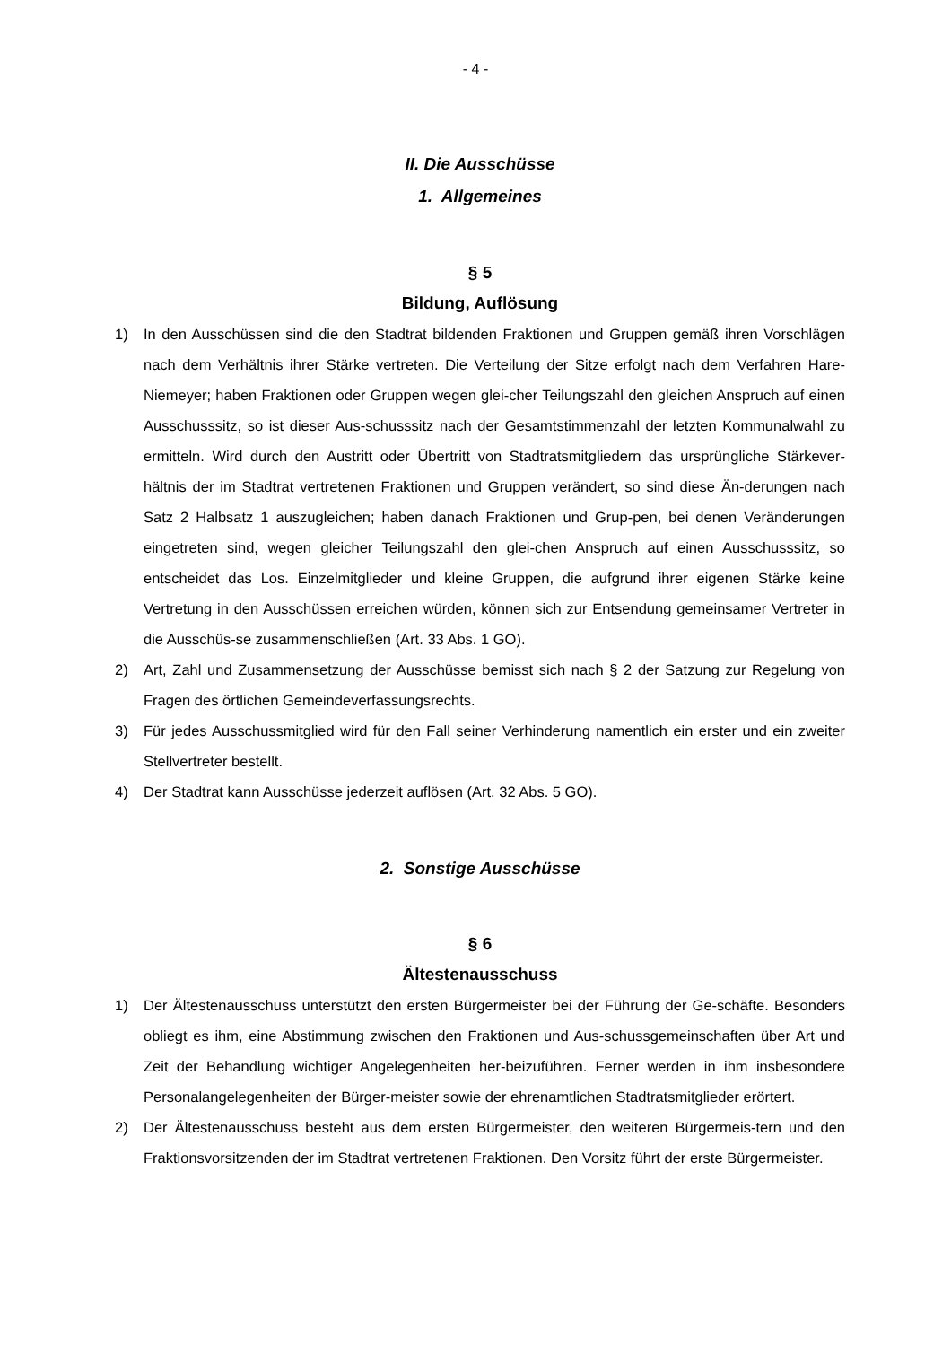- 4 -
II. Die Ausschüsse
1. Allgemeines
§ 5
Bildung, Auflösung
1) In den Ausschüssen sind die den Stadtrat bildenden Fraktionen und Gruppen gemäß ihren Vorschlägen nach dem Verhältnis ihrer Stärke vertreten. Die Verteilung der Sitze erfolgt nach dem Verfahren Hare-Niemeyer; haben Fraktionen oder Gruppen wegen glei-cher Teilungszahl den gleichen Anspruch auf einen Ausschusssitz, so ist dieser Aus-schusssitz nach der Gesamtstimmenzahl der letzten Kommunalwahl zu ermitteln. Wird durch den Austritt oder Übertritt von Stadtratsmitgliedern das ursprüngliche Stärkever-hältnis der im Stadtrat vertretenen Fraktionen und Gruppen verändert, so sind diese Än-derungen nach Satz 2 Halbsatz 1 auszugleichen; haben danach Fraktionen und Grup-pen, bei denen Veränderungen eingetreten sind, wegen gleicher Teilungszahl den glei-chen Anspruch auf einen Ausschusssitz, so entscheidet das Los. Einzelmitglieder und kleine Gruppen, die aufgrund ihrer eigenen Stärke keine Vertretung in den Ausschüssen erreichen würden, können sich zur Entsendung gemeinsamer Vertreter in die Ausschüs-se zusammenschließen (Art. 33 Abs. 1 GO).
2) Art, Zahl und Zusammensetzung der Ausschüsse bemisst sich nach § 2 der Satzung zur Regelung von Fragen des örtlichen Gemeindeverfassungsrechts.
3) Für jedes Ausschussmitglied wird für den Fall seiner Verhinderung namentlich ein erster und ein zweiter Stellvertreter bestellt.
4) Der Stadtrat kann Ausschüsse jederzeit auflösen (Art. 32 Abs. 5 GO).
2. Sonstige Ausschüsse
§ 6
Ältestenausschuss
1) Der Ältestenausschuss unterstützt den ersten Bürgermeister bei der Führung der Ge-schäfte. Besonders obliegt es ihm, eine Abstimmung zwischen den Fraktionen und Aus-schussgemeinschaften über Art und Zeit der Behandlung wichtiger Angelegenheiten her-beizuführen. Ferner werden in ihm insbesondere Personalangelegenheiten der Bürger-meister sowie der ehrenamtlichen Stadtratsmitglieder erörtert.
2) Der Ältestenausschuss besteht aus dem ersten Bürgermeister, den weiteren Bürgermeis-tern und den Fraktionsvorsitzenden der im Stadtrat vertretenen Fraktionen. Den Vorsitz führt der erste Bürgermeister.